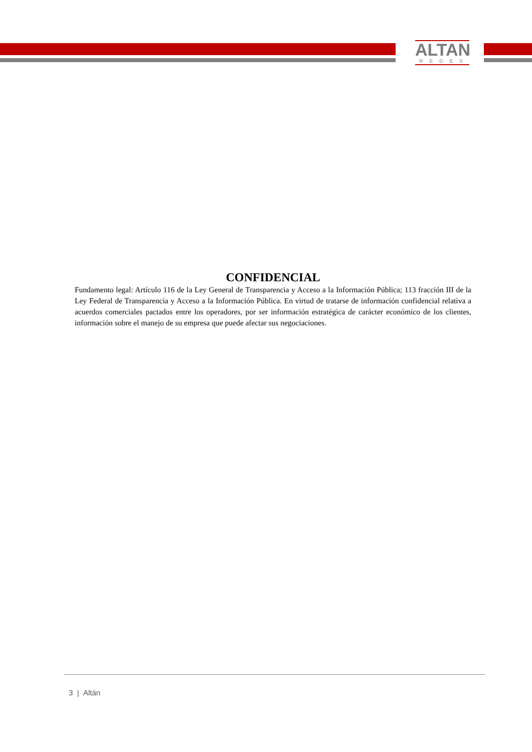ALTAN
REDES
CONFIDENCIAL
Fundamento legal: Artículo 116 de la Ley General de Transparencia y Acceso a la Información Pública; 113 fracción III de la Ley Federal de Transparencia y Acceso a la Información Pública. En virtud de tratarse de información confidencial relativa a acuerdos comerciales pactados entre los operadores, por ser información estratégica de carácter económico de los clientes, información sobre el manejo de su empresa que puede afectar sus negociaciones.
3 | Altán